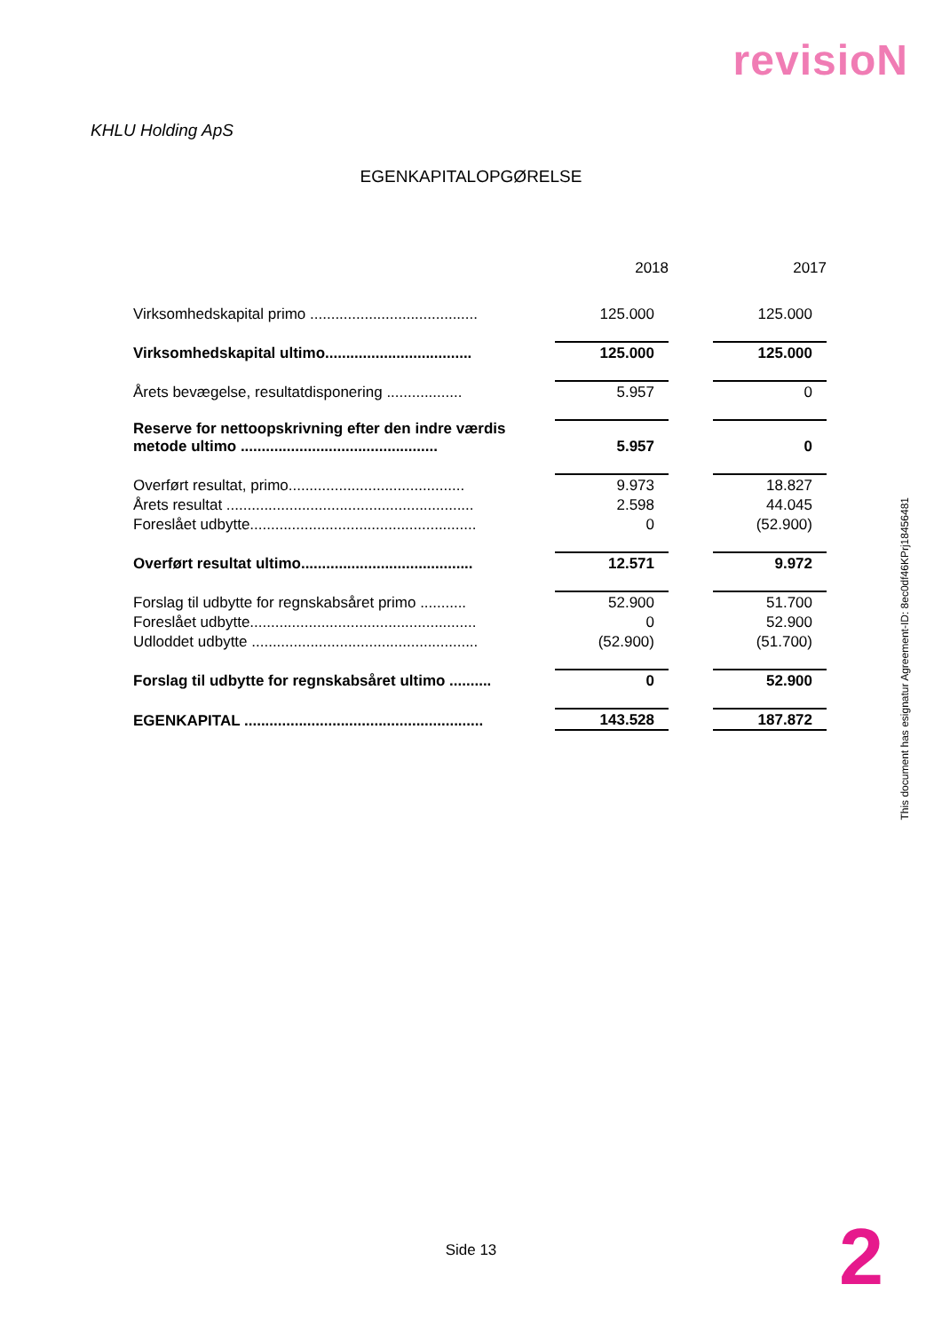revisioN
KHLU Holding ApS
EGENKAPITALOPGØRELSE
| | 2018 | | 2017 |
| --- | --- | --- | --- |
| Virksomhedskapital primo ........................................ | 125.000 | | 125.000 |
| Virksomhedskapital ultimo................................... | 125.000 | | 125.000 |
| Årets bevægelse, resultatdisponering .................. | 5.957 | | 0 |
| Reserve for nettoopskrivning efter den indre værdis metode ultimo ............................................... | 5.957 | | 0 |
| Overført resultat, primo.......................................... | 9.973 | | 18.827 |
| Årets resultat ........................................................... | 2.598 | | 44.045 |
| Foreslået udbytte...................................................... | 0 | | (52.900) |
| Overført resultat ultimo......................................... | 12.571 | | 9.972 |
| Forslag til udbytte for regnskabsåret primo ........... | 52.900 | | 51.700 |
| Foreslået udbytte...................................................... | 0 | | 52.900 |
| Udloddet udbytte ...................................................... | (52.900) | | (51.700) |
| Forslag til udbytte for regnskabsåret ultimo .......... | 0 | | 52.900 |
| EGENKAPITAL ......................................................... | 143.528 | | 187.872 |
This document has esignatur Agreement-ID: 8ec0df46KPrj18456481
Side 13 2